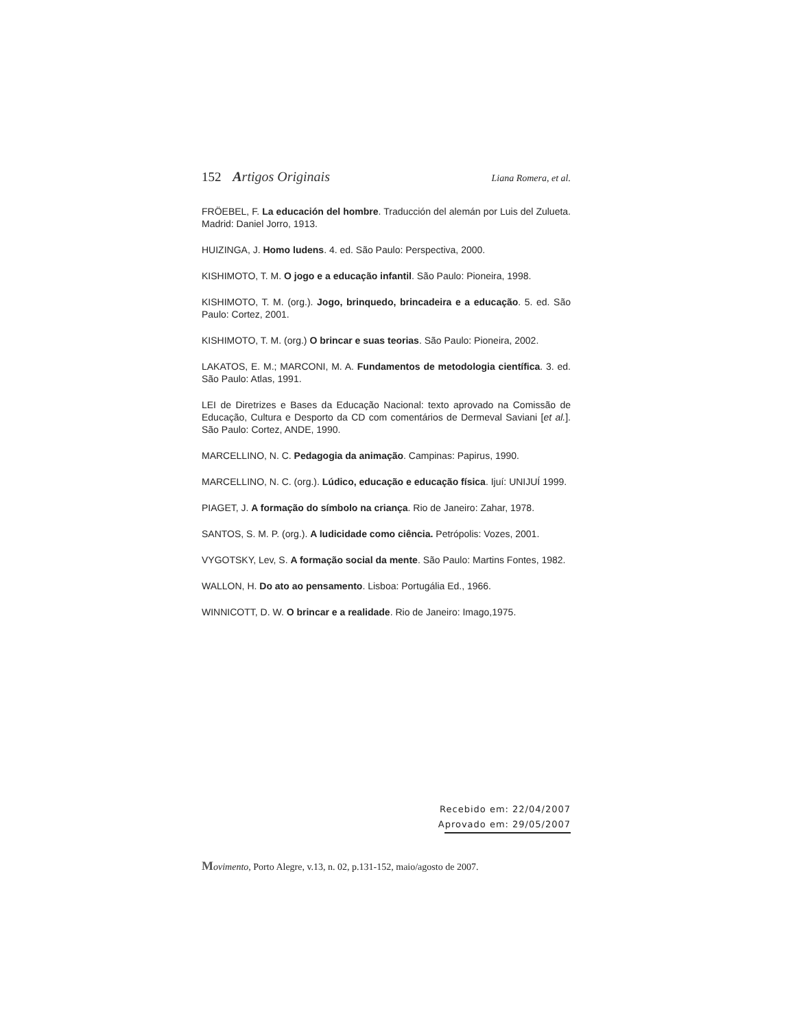152 Artigos Originais Liana Romera, et al.
FRÖEBEL, F. La educación del hombre. Traducción del alemán por Luis del Zulueta. Madrid: Daniel Jorro, 1913.
HUIZINGA, J. Homo ludens. 4. ed. São Paulo: Perspectiva, 2000.
KISHIMOTO, T. M. O jogo e a educação infantil. São Paulo: Pioneira, 1998.
KISHIMOTO, T. M. (org.). Jogo, brinquedo, brincadeira e a educação. 5. ed. São Paulo: Cortez, 2001.
KISHIMOTO, T. M. (org.) O brincar e suas teorias. São Paulo: Pioneira, 2002.
LAKATOS, E. M.; MARCONI, M. A. Fundamentos de metodologia científica. 3. ed. São Paulo: Atlas, 1991.
LEI de Diretrizes e Bases da Educação Nacional: texto aprovado na Comissão de Educação, Cultura e Desporto da CD com comentários de Dermeval Saviani [et al.]. São Paulo: Cortez, ANDE, 1990.
MARCELLINO, N. C. Pedagogia da animação. Campinas: Papirus, 1990.
MARCELLINO, N. C. (org.). Lúdico, educação e educação física. Ijuí: UNIJUÍ 1999.
PIAGET, J. A formação do símbolo na criança. Rio de Janeiro: Zahar, 1978.
SANTOS, S. M. P. (org.). A ludicidade como ciência. Petrópolis: Vozes, 2001.
VYGOTSKY, Lev, S. A formação social da mente. São Paulo: Martins Fontes, 1982.
WALLON, H. Do ato ao pensamento. Lisboa: Portugália Ed., 1966.
WINNICOTT, D. W. O brincar e a realidade. Rio de Janeiro: Imago,1975.
Recebido em: 22/04/2007
Aprovado em: 29/05/2007
Movimento, Porto Alegre, v.13, n. 02, p.131-152, maio/agosto de 2007.